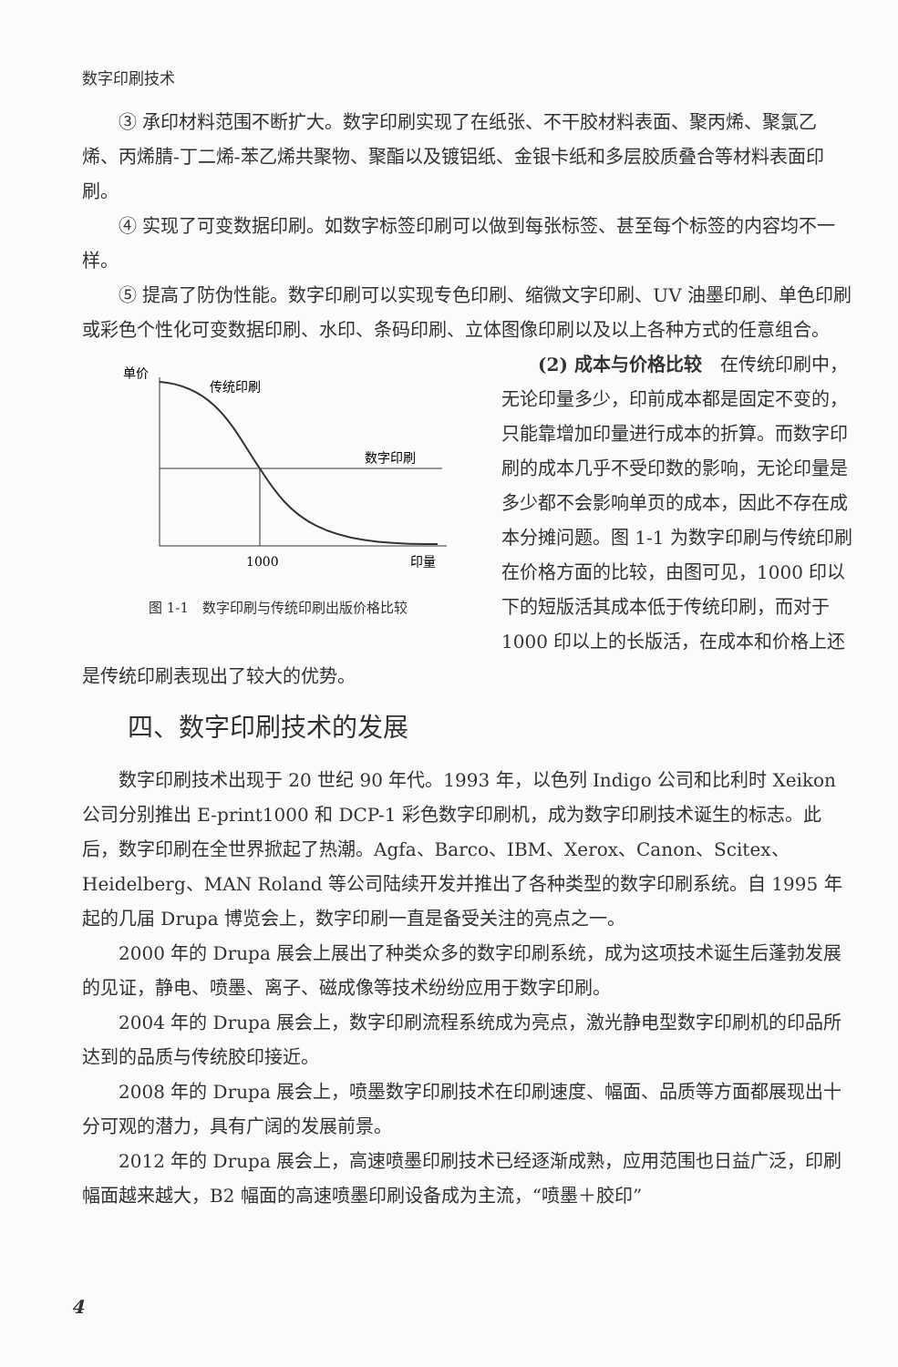数字印刷技术
③ 承印材料范围不断扩大。数字印刷实现了在纸张、不干胶材料表面、聚丙烯、聚氯乙烯、丙烯腈-丁二烯-苯乙烯共聚物、聚酯以及镀铝纸、金银卡纸和多层胶质叠合等材料表面印刷。
④ 实现了可变数据印刷。如数字标签印刷可以做到每张标签、甚至每个标签的内容均不一样。
⑤ 提高了防伪性能。数字印刷可以实现专色印刷、缩微文字印刷、UV 油墨印刷、单色印刷或彩色个性化可变数据印刷、水印、条码印刷、立体图像印刷以及以上各种方式的任意组合。
单价
传统印刷
数字印刷
1000
印量
图 1-1　数字印刷与传统印刷出版价格比较
(2) 成本与价格比较　在传统印刷中，无论印量多少，印前成本都是固定不变的，只能靠增加印量进行成本的折算。而数字印刷的成本几乎不受印数的影响，无论印量是多少都不会影响单页的成本，因此不存在成本分摊问题。图 1-1 为数字印刷与传统印刷在价格方面的比较，由图可见，1000 印以下的短版活其成本低于传统印刷，而对于 1000 印以上的长版活，在成本和价格上还是传统印刷表现出了较大的优势。
四、数字印刷技术的发展
数字印刷技术出现于 20 世纪 90 年代。1993 年，以色列 Indigo 公司和比利时 Xeikon 公司分别推出 E-print1000 和 DCP-1 彩色数字印刷机，成为数字印刷技术诞生的标志。此后，数字印刷在全世界掀起了热潮。Agfa、Barco、IBM、Xerox、Canon、Scitex、Heidelberg、MAN Roland 等公司陆续开发并推出了各种类型的数字印刷系统。自 1995 年起的几届 Drupa 博览会上，数字印刷一直是备受关注的亮点之一。
2000 年的 Drupa 展会上展出了种类众多的数字印刷系统，成为这项技术诞生后蓬勃发展的见证，静电、喷墨、离子、磁成像等技术纷纷应用于数字印刷。
2004 年的 Drupa 展会上，数字印刷流程系统成为亮点，激光静电型数字印刷机的印品所达到的品质与传统胶印接近。
2008 年的 Drupa 展会上，喷墨数字印刷技术在印刷速度、幅面、品质等方面都展现出十分可观的潜力，具有广阔的发展前景。
2012 年的 Drupa 展会上，高速喷墨印刷技术已经逐渐成熟，应用范围也日益广泛，印刷幅面越来越大，B2 幅面的高速喷墨印刷设备成为主流，“喷墨＋胶印”
4